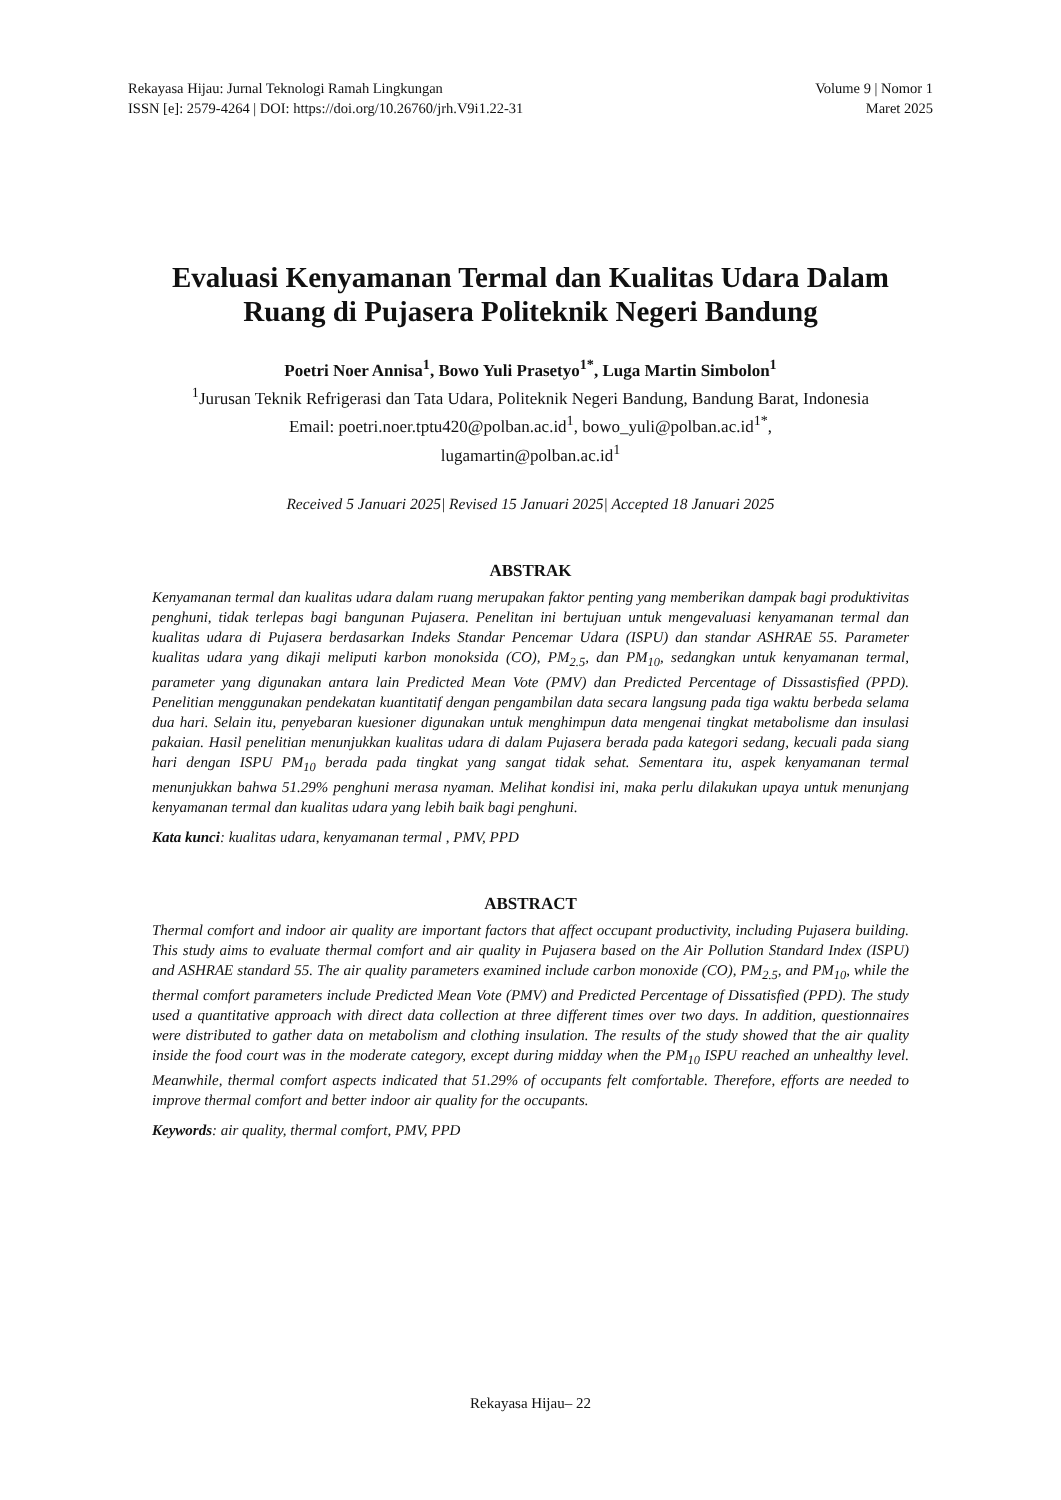Rekayasa Hijau: Jurnal Teknologi Ramah Lingkungan
ISSN [e]: 2579-4264 | DOI: https://doi.org/10.26760/jrh.V9i1.22-31
Volume 9 | Nomor 1
Maret 2025
Evaluasi Kenyamanan Termal dan Kualitas Udara Dalam Ruang di Pujasera Politeknik Negeri Bandung
Poetri Noer Annisa<sup>1</sup>, Bowo Yuli Prasetyo<sup>1*</sup>, Luga Martin Simbolon<sup>1</sup>
<sup>1</sup> Jurusan Teknik Refrigerasi dan Tata Udara, Politeknik Negeri Bandung, Bandung Barat, Indonesia
Email: poetri.noer.tptu420@polban.ac.id<sup>1</sup>, bowo_yuli@polban.ac.id<sup>1*</sup>,
lugamartin@polban.ac.id<sup>1</sup>
Received 5 Januari 2025| Revised 15 Januari 2025| Accepted 18 Januari 2025
ABSTRAK
Kenyamanan termal dan kualitas udara dalam ruang merupakan faktor penting yang memberikan dampak bagi produktivitas penghuni, tidak terlepas bagi bangunan Pujasera. Penelitan ini bertujuan untuk mengevaluasi kenyamanan termal dan kualitas udara di Pujasera berdasarkan Indeks Standar Pencemar Udara (ISPU) dan standar ASHRAE 55. Parameter kualitas udara yang dikaji meliputi karbon monoksida (CO), PM<sub>2.5</sub>, dan PM<sub>10</sub>, sedangkan untuk kenyamanan termal, parameter yang digunakan antara lain Predicted Mean Vote (PMV) dan Predicted Percentage of Dissastisfied (PPD). Penelitian menggunakan pendekatan kuantitatif dengan pengambilan data secara langsung pada tiga waktu berbeda selama dua hari. Selain itu, penyebaran kuesioner digunakan untuk menghimpun data mengenai tingkat metabolisme dan insulasi pakaian. Hasil penelitian menunjukkan kualitas udara di dalam Pujasera berada pada kategori sedang, kecuali pada siang hari dengan ISPU PM<sub>10</sub> berada pada tingkat yang sangat tidak sehat. Sementara itu, aspek kenyamanan termal menunjukkan bahwa 51.29% penghuni merasa nyaman. Melihat kondisi ini, maka perlu dilakukan upaya untuk menunjang kenyamanan termal dan kualitas udara yang lebih baik bagi penghuni.
Kata kunci: kualitas udara, kenyamanan termal , PMV, PPD
ABSTRACT
Thermal comfort and indoor air quality are important factors that affect occupant productivity, including Pujasera building. This study aims to evaluate thermal comfort and air quality in Pujasera based on the Air Pollution Standard Index (ISPU) and ASHRAE standard 55. The air quality parameters examined include carbon monoxide (CO), PM<sub>2.5</sub>, and PM<sub>10</sub>, while the thermal comfort parameters include Predicted Mean Vote (PMV) and Predicted Percentage of Dissatisfied (PPD). The study used a quantitative approach with direct data collection at three different times over two days. In addition, questionnaires were distributed to gather data on metabolism and clothing insulation. The results of the study showed that the air quality inside the food court was in the moderate category, except during midday when the PM<sub>10</sub> ISPU reached an unhealthy level. Meanwhile, thermal comfort aspects indicated that 51.29% of occupants felt comfortable. Therefore, efforts are needed to improve thermal comfort and better indoor air quality for the occupants.
Keywords: air quality, thermal comfort, PMV, PPD
Rekayasa Hijau– 22